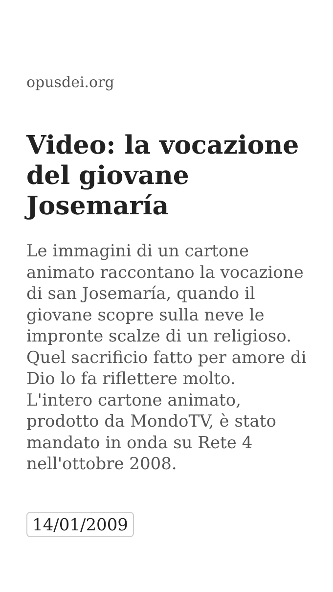opusdei.org
Video: la vocazione del giovane Josemaría
Le immagini di un cartone animato raccontano la vocazione di san Josemaría, quando il giovane scopre sulla neve le impronte scalze di un religioso. Quel sacrificio fatto per amore di Dio lo fa riflettere molto. L'intero cartone animato, prodotto da MondoTV, è stato mandato in onda su Rete 4 nell'ottobre 2008.
14/01/2009